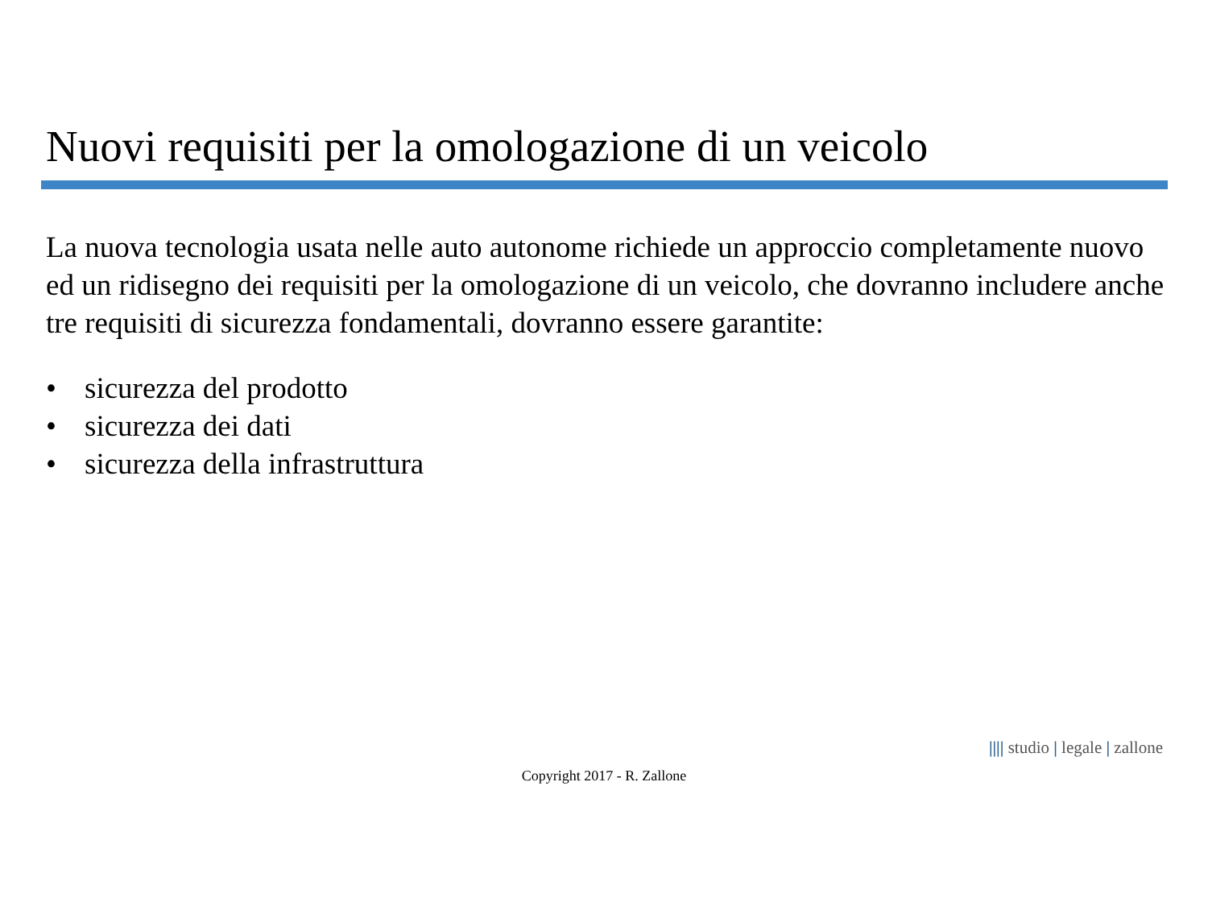Nuovi requisiti per la omologazione di un veicolo
La nuova tecnologia usata nelle auto autonome richiede un approccio completamente nuovo ed un ridisegno dei requisiti per la omologazione di un veicolo, che dovranno includere anche tre requisiti di sicurezza fondamentali, dovranno essere garantite:
• sicurezza del prodotto
• sicurezza dei dati
• sicurezza della infrastruttura
|||| studio | legale | zallone
Copyright 2017 - R. Zallone